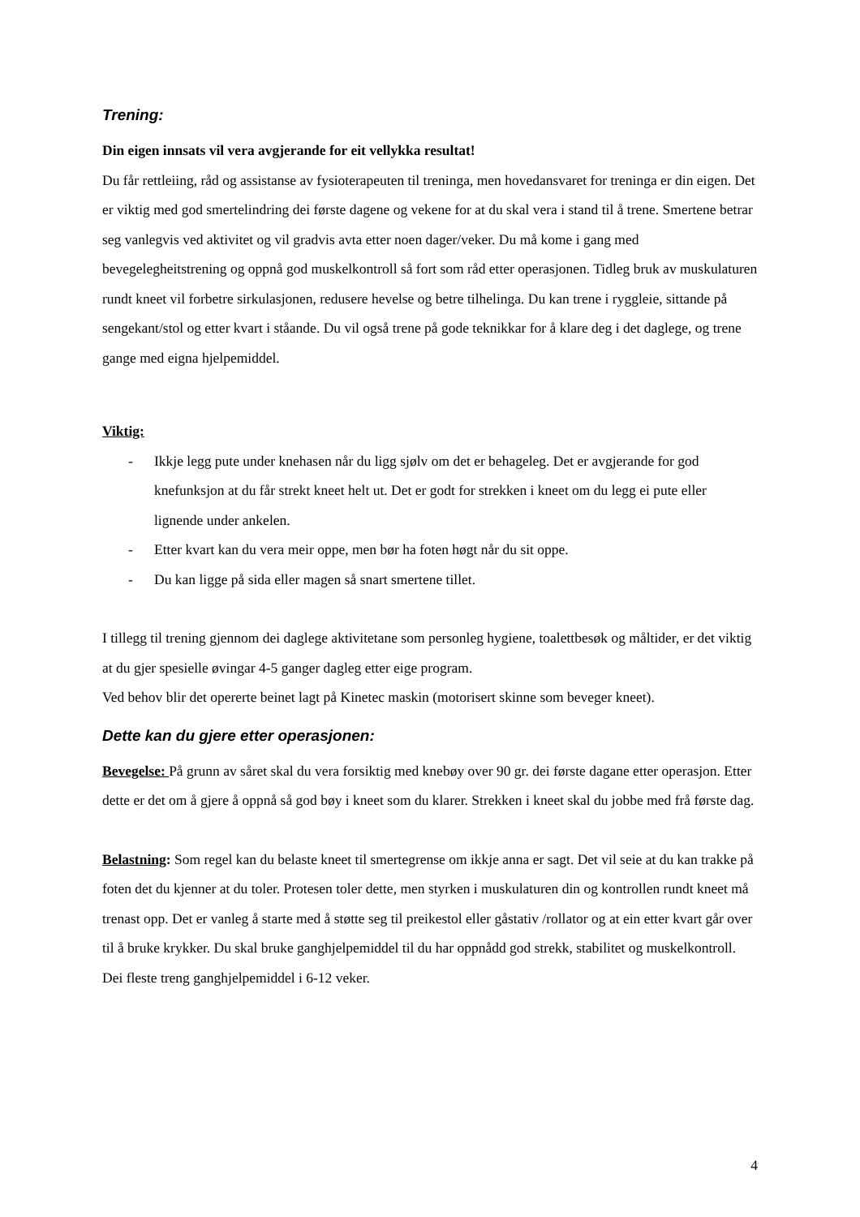Trening:
Din eigen innsats vil vera avgjerande for eit vellykka resultat!
Du får rettleiing, råd og assistanse av fysioterapeuten til treninga, men hovedansvaret for treninga er din eigen. Det er viktig med god smertelindring dei første dagene og vekene for at du skal vera i stand til å trene. Smertene betrar seg vanlegvis ved aktivitet og vil gradvis avta etter noen dager/veker. Du må kome i gang med bevegelegheitstrening og oppnå god muskelkontroll så fort som råd etter operasjonen. Tidleg bruk av muskulaturen rundt kneet vil forbetre sirkulasjonen, redusere hevelse og betre tilhelinga. Du kan trene i ryggleie, sittande på sengekant/stol og etter kvart i ståande. Du vil også trene på gode teknikkar for å klare deg i det daglege, og trene gange med eigna hjelpemiddel.
Viktig:
- Ikkje legg pute under knehasen når du ligg sjølv om det er behageleg. Det er avgjerande for god knefunksjon at du får strekt kneet helt ut. Det er godt for strekken i kneet om du legg ei pute eller lignende under ankelen.
- Etter kvart kan du vera meir oppe, men bør ha foten høgt når du sit oppe.
- Du kan ligge på sida eller magen så snart smertene tillet.
I tillegg til trening gjennom dei daglege aktivitetane som personleg hygiene, toalettbesøk og måltider, er det viktig at du gjer spesielle øvingar 4-5 ganger dagleg etter eige program.
Ved behov blir det opererte beinet lagt på Kinetec maskin (motorisert skinne som beveger kneet).
Dette kan du gjere etter operasjonen:
Bevegelse: På grunn av såret skal du vera forsiktig med knebøy over 90 gr. dei første dagane etter operasjon. Etter dette er det om å gjere å oppnå så god bøy i kneet som du klarer. Strekken i kneet skal du jobbe med frå første dag.
Belastning: Som regel kan du belaste kneet til smertegrense om ikkje anna er sagt. Det vil seie at du kan trakke på foten det du kjenner at du toler. Protesen toler dette, men styrken i muskulaturen din og kontrollen rundt kneet må trenast opp. Det er vanleg å starte med å støtte seg til preikestol eller gåstativ /rollator og at ein etter kvart går over til å bruke krykker. Du skal bruke ganghjelpemiddel til du har oppnådd god strekk, stabilitet og muskelkontroll. Dei fleste treng ganghjelpemiddel i 6-12 veker.
4